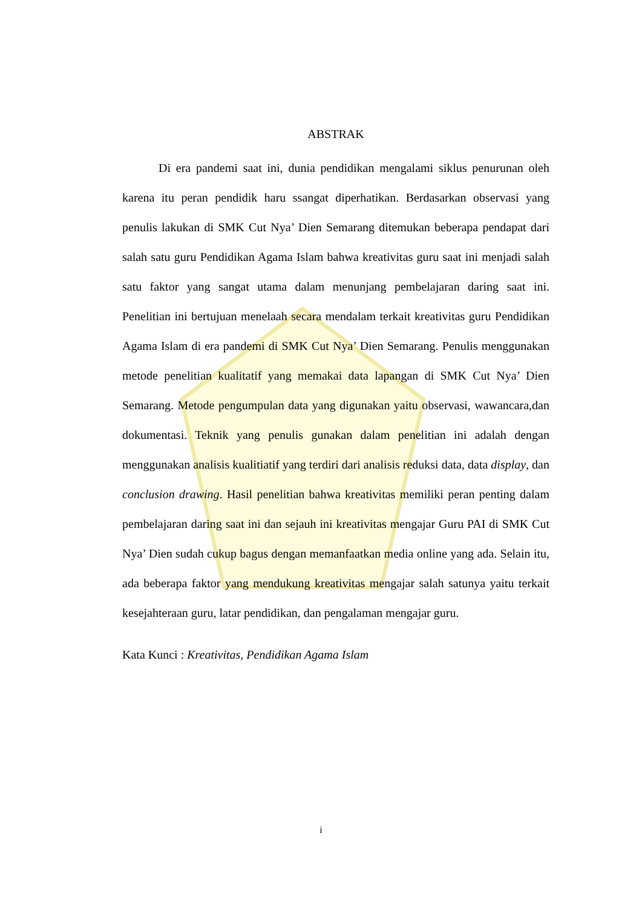ABSTRAK
   Di era pandemi saat ini, dunia pendidikan mengalami siklus penurunan oleh karena itu peran pendidik haru ssangat diperhatikan. Berdasarkan observasi yang penulis lakukan di SMK Cut Nya’ Dien Semarang ditemukan beberapa pendapat dari salah satu guru Pendidikan Agama Islam bahwa kreativitas guru saat ini menjadi salah satu faktor yang sangat utama dalam menunjang pembelajaran daring saat ini. Penelitian ini bertujuan menelaah secara mendalam terkait kreativitas guru Pendidikan Agama Islam di era pandemi di SMK Cut Nya’ Dien Semarang. Penulis menggunakan metode penelitian kualitatif yang memakai data lapangan di SMK Cut Nya’ Dien Semarang. Metode pengumpulan data yang digunakan yaitu observasi, wawancara,dan dokumentasi. Teknik yang penulis gunakan dalam penelitian ini adalah dengan menggunakan analisis kualitiatif yang terdiri dari analisis reduksi data, data display, dan conclusion drawing. Hasil penelitian bahwa kreativitas memiliki peran penting dalam pembelajaran daring saat ini dan sejauh ini kreativitas mengajar Guru PAI di SMK Cut Nya’ Dien sudah cukup bagus dengan memanfaatkan media online yang ada. Selain itu, ada beberapa faktor yang mendukung kreativitas mengajar salah satunya yaitu terkait kesejahteraan guru, latar pendidikan, dan pengalaman mengajar guru.
Kata Kunci : Kreativitas, Pendidikan Agama Islam
i